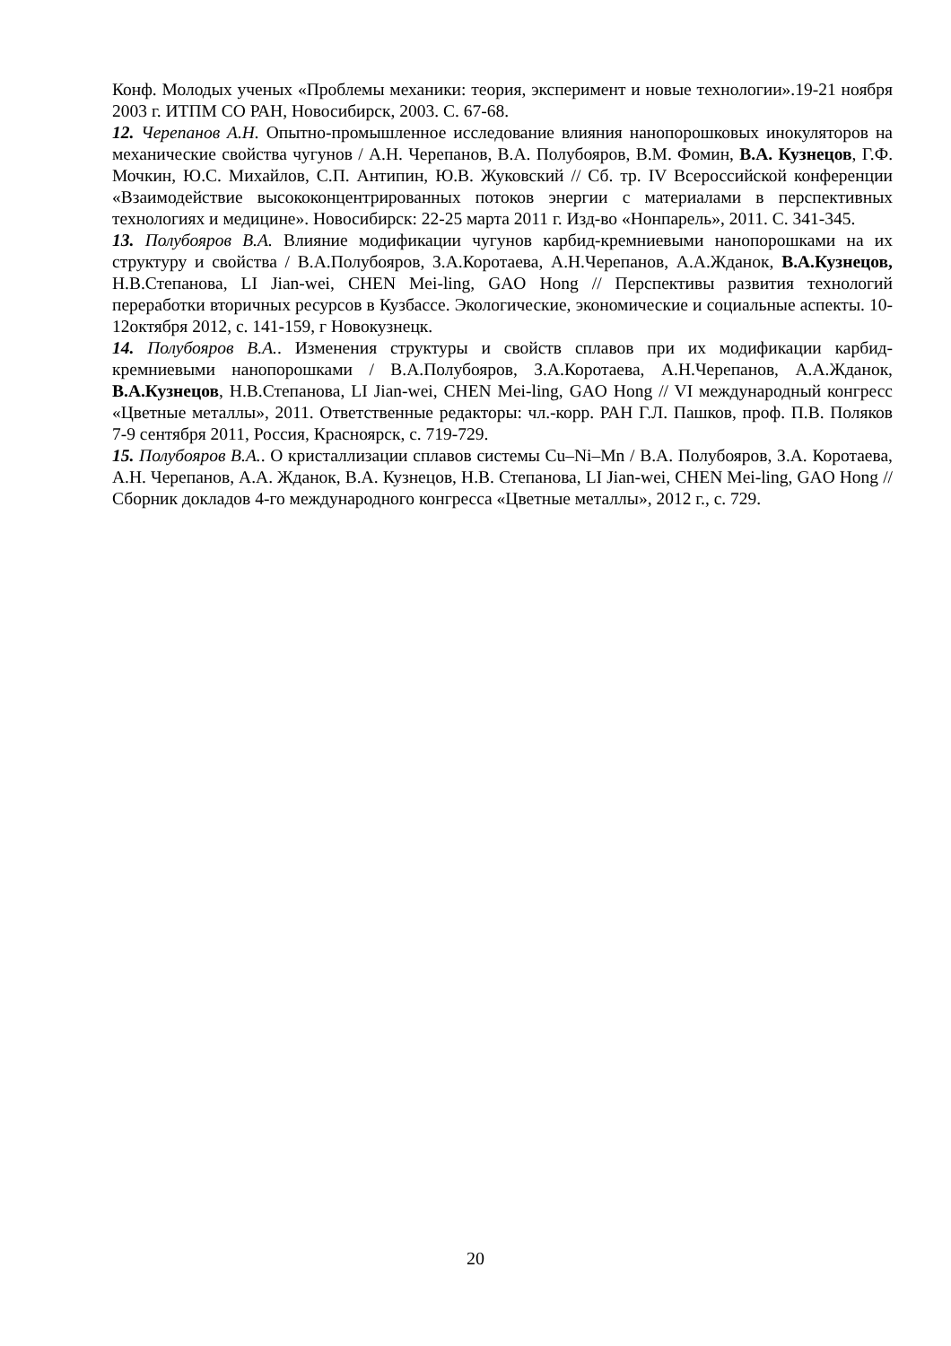Конф. Молодых ученых «Проблемы механики: теория, эксперимент и новые технологии».19-21 ноября 2003 г. ИТПМ СО РАН, Новосибирск, 2003. С. 67-68.
12. Черепанов А.Н. Опытно-промышленное исследование влияния нанопорошковых инокуляторов на механические свойства чугунов / А.Н. Черепанов, В.А. Полубояров, В.М. Фомин, В.А. Кузнецов, Г.Ф. Мочкин, Ю.С. Михайлов, С.П. Антипин, Ю.В. Жуковский // Сб. тр. IV Всероссийской конференции «Взаимодействие высококонцентрированных потоков энергии с материалами в перспективных технологиях и медицине». Новосибирск: 22-25 марта 2011 г. Изд-во «Нонпарель», 2011. С. 341-345.
13. Полубояров В.А. Влияние модификации чугунов карбид-кремниевыми нанопорошками на их структуру и свойства / В.А.Полубояров, З.А.Коротаева, А.Н.Черепанов, А.А.Жданок, В.А.Кузнецов, Н.В.Степанова, LI Jian-wei, CHEN Mei-ling, GAO Hong // Перспективы развития технологий переработки вторичных ресурсов в Кузбассе. Экологические, экономические и социальные аспекты. 10-12октября 2012, с. 141-159, г Новокузнецк.
14. Полубояров В.А.. Изменения структуры и свойств сплавов при их модификации карбид-кремниевыми нанопорошками / В.А.Полубояров, З.А.Коротаева, А.Н.Черепанов, А.А.Жданок, В.А.Кузнецов, Н.В.Степанова, LI Jian-wei, CHEN Mei-ling, GAO Hong // VI международный конгресс «Цветные металлы», 2011. Ответственные редакторы: чл.-корр. РАН Г.Л. Пашков, проф. П.В. Поляков 7-9 сентября 2011, Россия, Красноярск, с. 719-729.
15. Полубояров В.А.. О кристаллизации сплавов системы Cu–Ni–Mn / В.А. Полубояров, З.А. Коротаева, А.Н. Черепанов, А.А. Жданок, В.А. Кузнецов, Н.В. Степанова, LI Jian-wei, CHEN Mei-ling, GAO Hong // Сборник докладов 4-го международного конгресса «Цветные металлы», 2012 г., с. 729.
20